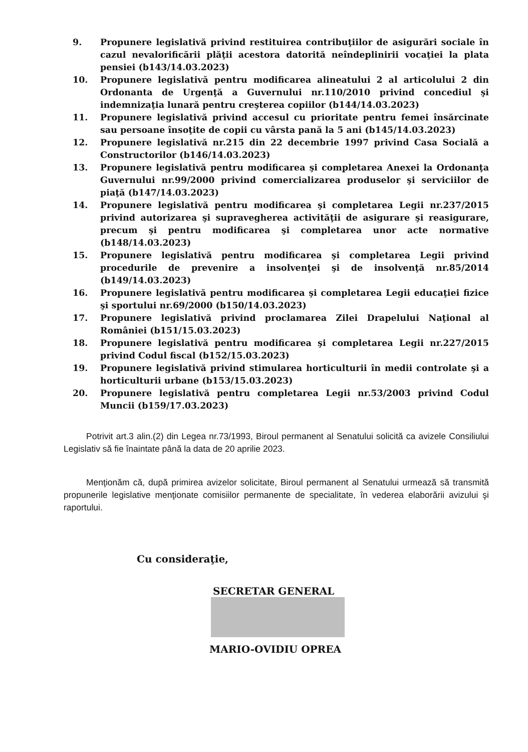9. Propunere legislativă privind restituirea contribuţiilor de asigurări sociale în cazul nevalorificării plăţii acestora datorită neîndeplinirii vocaţiei la plata pensiei (b143/14.03.2023)
10. Propunere legislativă pentru modificarea alineatului 2 al articolului 2 din Ordonanta de Urgenţă a Guvernului nr.110/2010 privind concediul şi indemnizaţia lunară pentru creşterea copiilor (b144/14.03.2023)
11. Propunere legislativă privind accesul cu prioritate pentru femei însărcinate sau persoane însoţite de copii cu vârsta pană la 5 ani (b145/14.03.2023)
12. Propunere legislativă nr.215 din 22 decembrie 1997 privind Casa Socială a Constructorilor (b146/14.03.2023)
13. Propunere legislativă pentru modificarea şi completarea Anexei la Ordonanţa Guvernului nr.99/2000 privind comercializarea produselor şi serviciilor de piaţă (b147/14.03.2023)
14. Propunere legislativă pentru modificarea şi completarea Legii nr.237/2015 privind autorizarea şi supravegherea activităţii de asigurare şi reasigurare, precum şi pentru modificarea şi completarea unor acte normative (b148/14.03.2023)
15. Propunere legislativă pentru modificarea şi completarea Legii privind procedurile de prevenire a insolvenţei şi de insolvenţă nr.85/2014 (b149/14.03.2023)
16. Propunere legislativă pentru modificarea şi completarea Legii educaţiei fizice şi sportului nr.69/2000 (b150/14.03.2023)
17. Propunere legislativă privind proclamarea Zilei Drapelului Naţional al României (b151/15.03.2023)
18. Propunere legislativă pentru modificarea şi completarea Legii nr.227/2015 privind Codul fiscal (b152/15.03.2023)
19. Propunere legislativă privind stimularea horticulturii în medii controlate şi a horticulturii urbane (b153/15.03.2023)
20. Propunere legislativă pentru completarea Legii nr.53/2003 privind Codul Muncii (b159/17.03.2023)
Potrivit art.3 alin.(2) din Legea nr.73/1993, Biroul permanent al Senatului solicită ca avizele Consiliului Legislativ să fie înaintate până la data de 20 aprilie 2023.
Menţionăm că, după primirea avizelor solicitate, Biroul permanent al Senatului urmează să transmită propunerile legislative menţionate comisiilor permanente de specialitate, în vederea elaborării avizului şi raportului.
Cu consideraţie,
SECRETAR GENERAL
MARIO-OVIDIU OPREA